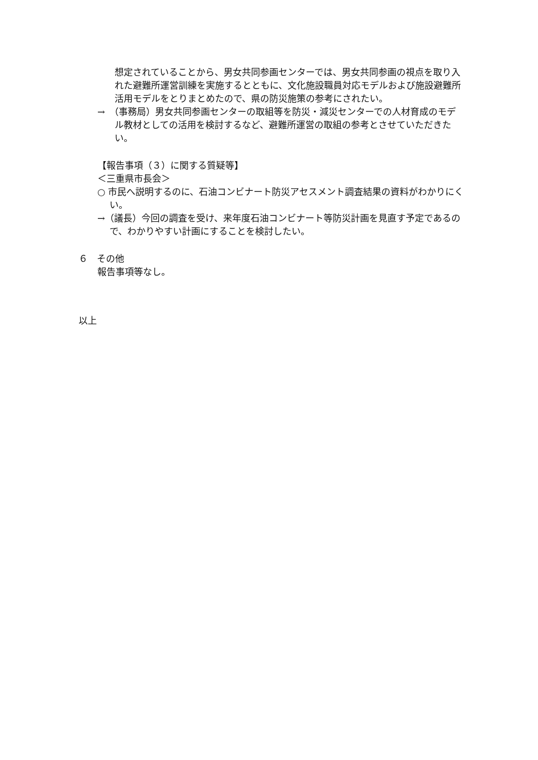想定されていることから、男女共同参画センターでは、男女共同参画の視点を取り入れた避難所運営訓練を実施するとともに、文化施設職員対応モデルおよび施設避難所活用モデルをとりまとめたので、県の防災施策の参考にされたい。
→　（事務局）男女共同参画センターの取組等を防災・減災センターでの人材育成のモデル教材としての活用を検討するなど、避難所運営の取組の参考とさせていただきたい。
【報告事項（３）に関する質疑等】
＜三重県市長会＞
○ 市民へ説明するのに、石油コンビナート防災アセスメント調査結果の資料がわかりにくい。
→（議長）今回の調査を受け、来年度石油コンビナート等防災計画を見直す予定であるので、わかりやすい計画にすることを検討したい。
６　その他
報告事項等なし。
以上